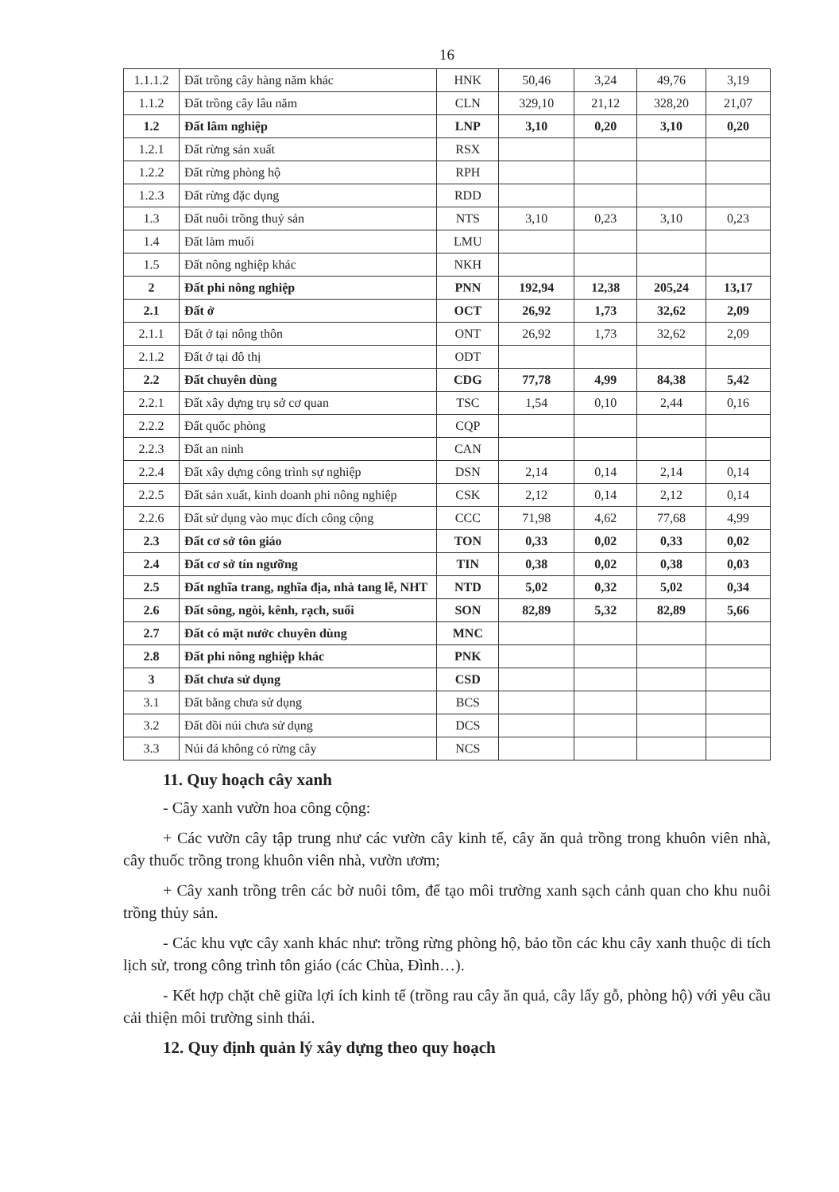16
| 1.1.1.2 | Đất trồng cây hàng năm khác | HNK | 50,46 | 3,24 | 49,76 | 3,19 |
| 1.1.2 | Đất trồng cây lâu năm | CLN | 329,10 | 21,12 | 328,20 | 21,07 |
| 1.2 | Đất lâm nghiệp | LNP | 3,10 | 0,20 | 3,10 | 0,20 |
| 1.2.1 | Đất rừng sản xuất | RSX | | | | |
| 1.2.2 | Đất rừng phòng hộ | RPH | | | | |
| 1.2.3 | Đất rừng đặc dụng | RDD | | | | |
| 1.3 | Đất nuôi trồng thuỷ sản | NTS | 3,10 | 0,23 | 3,10 | 0,23 |
| 1.4 | Đất làm muối | LMU | | | | |
| 1.5 | Đất nông nghiệp khác | NKH | | | | |
| 2 | Đất phi nông nghiệp | PNN | 192,94 | 12,38 | 205,24 | 13,17 |
| 2.1 | Đất ở | OCT | 26,92 | 1,73 | 32,62 | 2,09 |
| 2.1.1 | Đất ở tại nông thôn | ONT | 26,92 | 1,73 | 32,62 | 2,09 |
| 2.1.2 | Đất ở tại đô thị | ODT | | | | |
| 2.2 | Đất chuyên dùng | CDG | 77,78 | 4,99 | 84,38 | 5,42 |
| 2.2.1 | Đất xây dựng trụ sở cơ quan | TSC | 1,54 | 0,10 | 2,44 | 0,16 |
| 2.2.2 | Đất quốc phòng | CQP | | | | |
| 2.2.3 | Đất an ninh | CAN | | | | |
| 2.2.4 | Đất xây dựng công trình sự nghiệp | DSN | 2,14 | 0,14 | 2,14 | 0,14 |
| 2.2.5 | Đất sản xuất, kinh doanh phi nông nghiệp | CSK | 2,12 | 0,14 | 2,12 | 0,14 |
| 2.2.6 | Đất sử dụng vào mục đích công cộng | CCC | 71,98 | 4,62 | 77,68 | 4,99 |
| 2.3 | Đất cơ sở tôn giáo | TON | 0,33 | 0,02 | 0,33 | 0,02 |
| 2.4 | Đất cơ sở tín ngưỡng | TIN | 0,38 | 0,02 | 0,38 | 0,03 |
| 2.5 | Đất nghĩa trang, nghĩa địa, nhà tang lễ, NHT | NTD | 5,02 | 0,32 | 5,02 | 0,34 |
| 2.6 | Đất sông, ngòi, kênh, rạch, suối | SON | 82,89 | 5,32 | 82,89 | 5,66 |
| 2.7 | Đất có mặt nước chuyên dùng | MNC | | | | |
| 2.8 | Đất phi nông nghiệp khác | PNK | | | | |
| 3 | Đất chưa sử dụng | CSD | | | | |
| 3.1 | Đất bằng chưa sử dụng | BCS | | | | |
| 3.2 | Đất đồi núi chưa sử dụng | DCS | | | | |
| 3.3 | Núi đá không có rừng cây | NCS | | | | |
11. Quy hoạch cây xanh
- Cây xanh vườn hoa công cộng:
+ Các vườn cây tập trung như các vườn cây kinh tế, cây ăn quả trồng trong khuôn viên nhà, cây thuốc trồng trong khuôn viên nhà, vườn ươm;
+ Cây xanh trồng trên các bờ nuôi tôm, để tạo môi trường xanh sạch cảnh quan cho khu nuôi trồng thủy sản.
- Các khu vực cây xanh khác như: trồng rừng phòng hộ, bảo tồn các khu cây xanh thuộc di tích lịch sử, trong công trình tôn giáo (các Chùa, Đình…).
- Kết hợp chặt chẽ giữa lợi ích kinh tế (trồng rau cây ăn quả, cây lấy gỗ, phòng hộ) với yêu cầu cải thiện môi trường sinh thái.
12. Quy định quản lý xây dựng theo quy hoạch